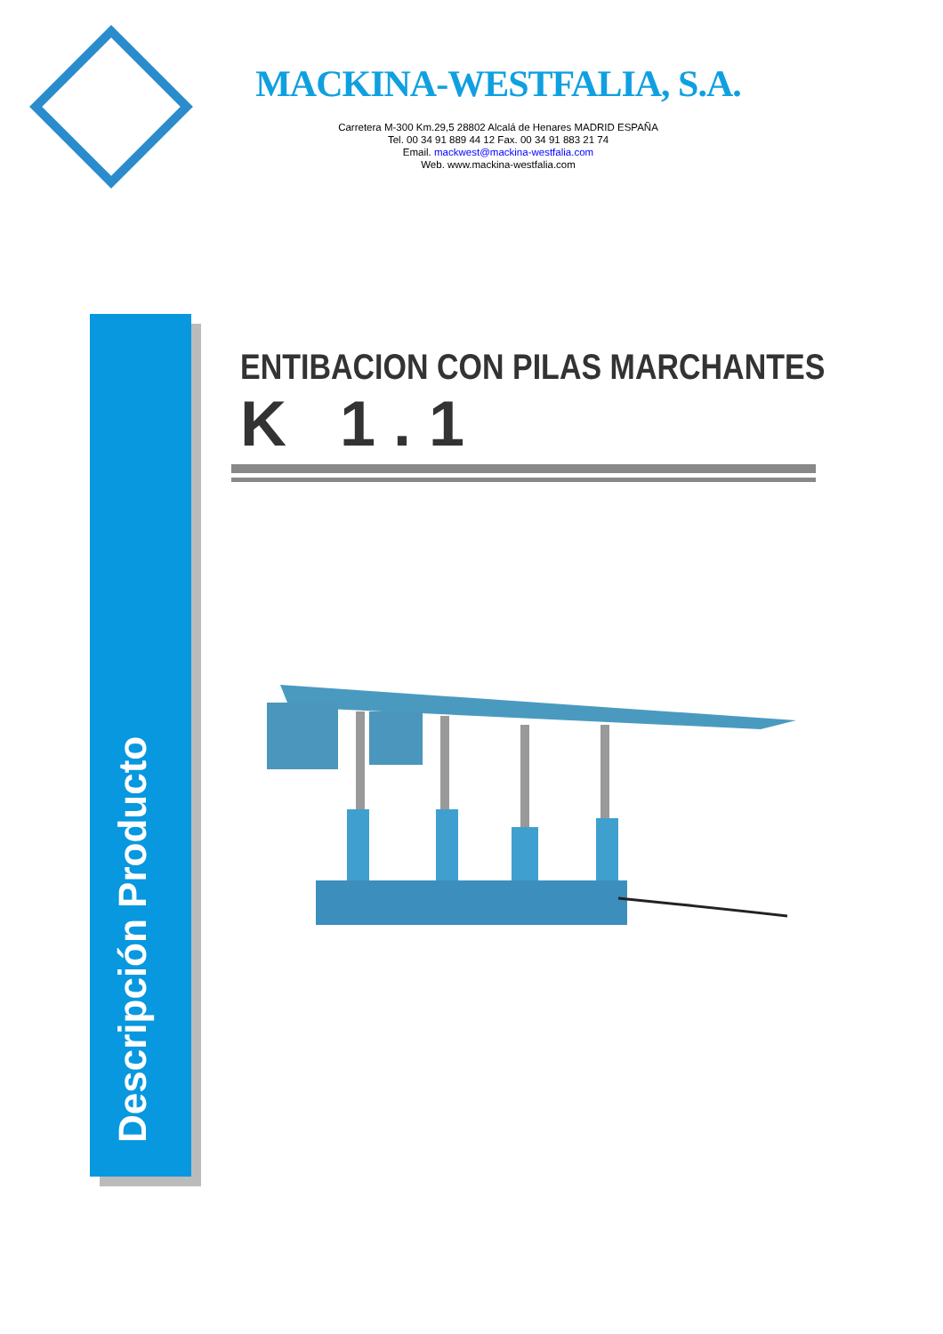MACKINA-WESTFALIA, S.A.
Carretera M-300 Km.29,5 28802 Alcalá de Henares MADRID ESPAÑA
Tel. 00 34 91 889 44 12 Fax. 00 34 91 883 21 74
Email. mackwest@mackina-westfalia.com
Web. www.mackina-westfalia.com
Descripción Producto
ENTIBACION CON PILAS MARCHANTES
K 1.1